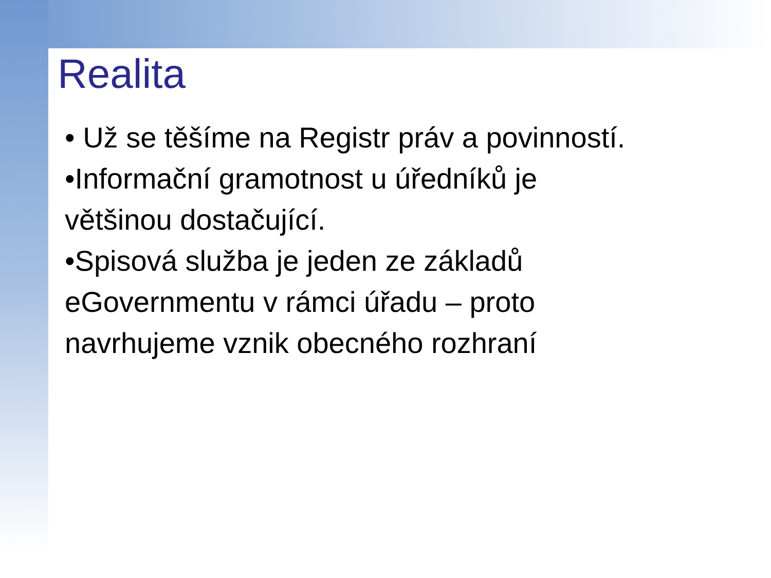Realita
• Už se těšíme na Registr práv a povinností.
•Informační gramotnost u úředníků je
většinou dostačující.
•Spisová služba je jeden ze základů
eGovernmentu v rámci úřadu – proto
navrhujeme vznik obecného rozhraní